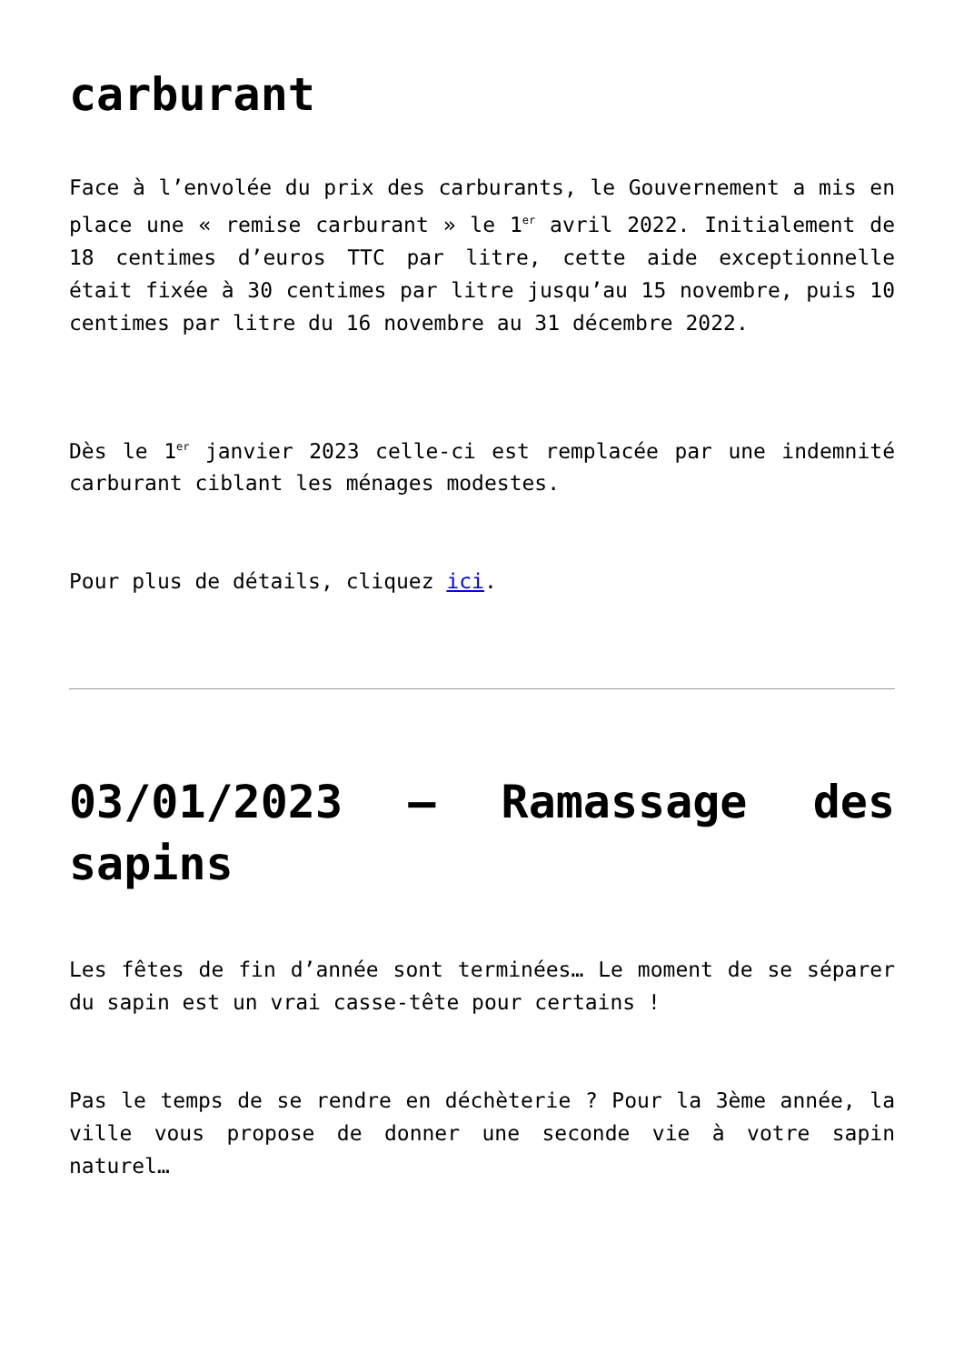carburant
Face à l’envolée du prix des carburants, le Gouvernement a mis en place une « remise carburant » le 1<sup>er</sup> avril 2022. Initialement de 18 centimes d’euros TTC par litre, cette aide exceptionnelle était fixée à 30 centimes par litre jusqu’au 15 novembre, puis 10 centimes par litre du 16 novembre au 31 décembre 2022.
Dès le 1<sup>er</sup> janvier 2023 celle-ci est remplacée par une indemnité carburant ciblant les ménages modestes.
Pour plus de détails, cliquez ici.
03/01/2023 – Ramassage des sapins
Les fêtes de fin d’année sont terminées… Le moment de se séparer du sapin est un vrai casse-tête pour certains !
Pas le temps de se rendre en déchèterie ? Pour la 3ème année, la ville vous propose de donner une seconde vie à votre sapin naturel…